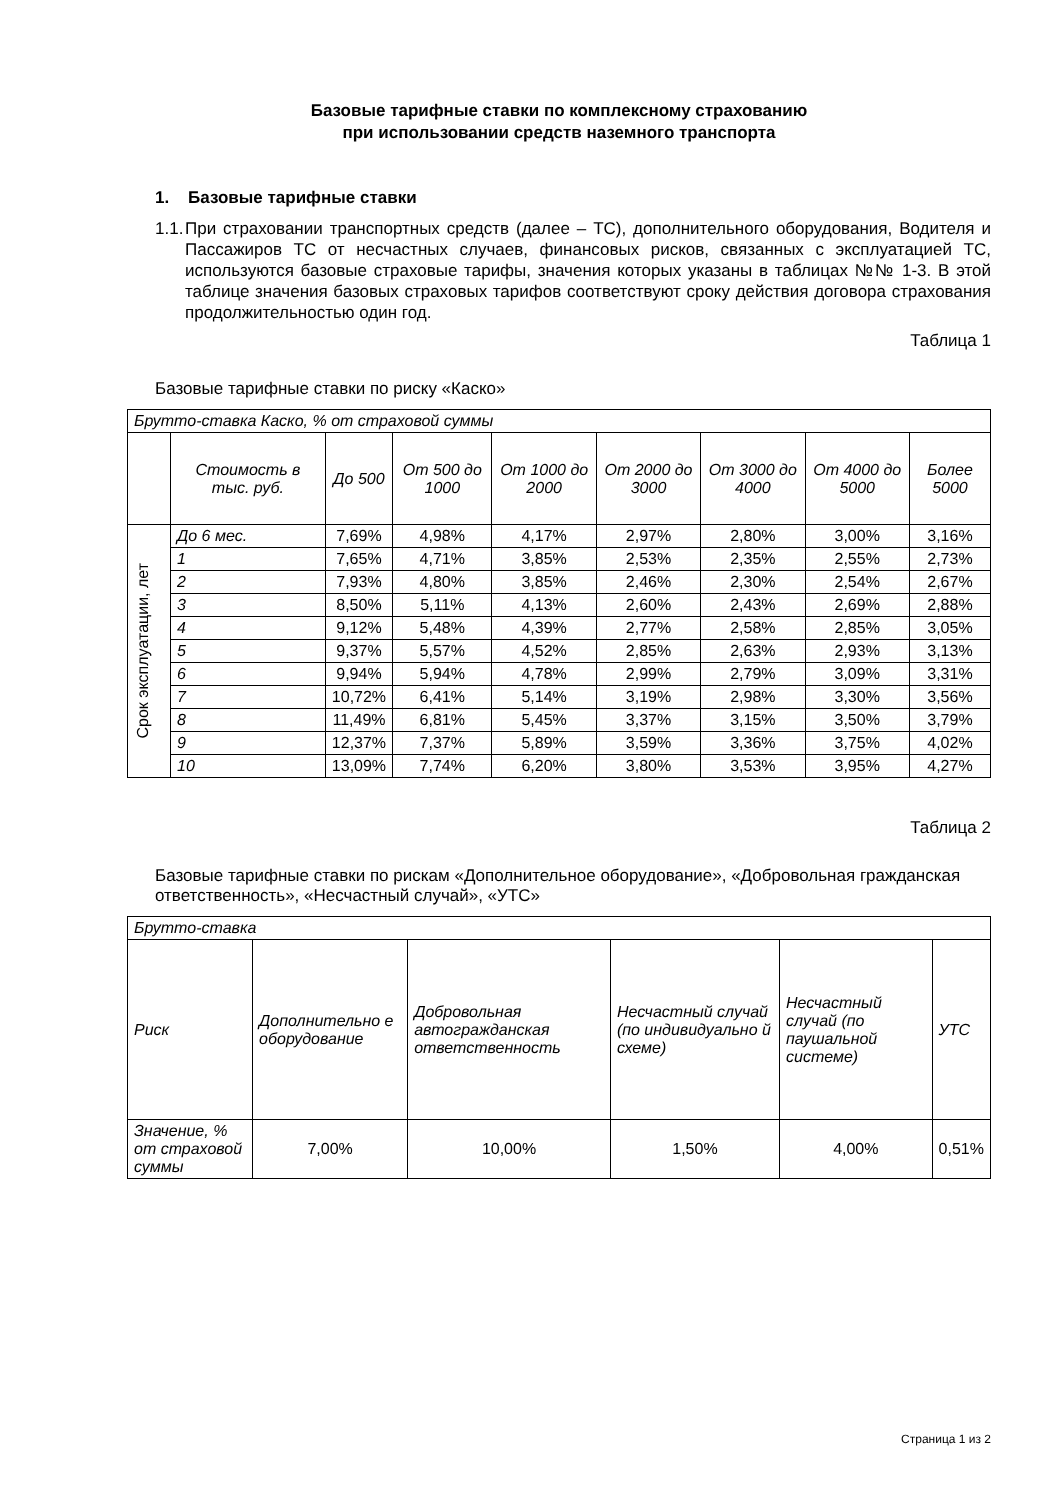Базовые тарифные ставки по комплексному страхованию
при использовании средств наземного транспорта
1. Базовые тарифные ставки
1.1. При страховании транспортных средств (далее – ТС), дополнительного оборудования, Водителя и Пассажиров ТС от несчастных случаев, финансовых рисков, связанных с эксплуатацией ТС, используются базовые страховые тарифы, значения которых указаны в таблицах №№ 1-3. В этой таблице значения базовых страховых тарифов соответствуют сроку действия договора страхования продолжительностью один год.
Таблица 1
Базовые тарифные ставки по риску «Каско»
| Брутто-ставка Каско, % от страховой суммы | | | | | | | | |
| --- | --- | --- | --- | --- | --- | --- | --- | --- |
| | Стоимость в тыс. руб. | До 500 | От 500 до 1000 | От 1000 до 2000 | От 2000 до 3000 | От 3000 до 4000 | От 4000 до 5000 | Более 5000 |
| Срок эксплуатации, лет | До 6 мес. | 7,69% | 4,98% | 4,17% | 2,97% | 2,80% | 3,00% | 3,16% |
| | 1 | 7,65% | 4,71% | 3,85% | 2,53% | 2,35% | 2,55% | 2,73% |
| | 2 | 7,93% | 4,80% | 3,85% | 2,46% | 2,30% | 2,54% | 2,67% |
| | 3 | 8,50% | 5,11% | 4,13% | 2,60% | 2,43% | 2,69% | 2,88% |
| | 4 | 9,12% | 5,48% | 4,39% | 2,77% | 2,58% | 2,85% | 3,05% |
| | 5 | 9,37% | 5,57% | 4,52% | 2,85% | 2,63% | 2,93% | 3,13% |
| | 6 | 9,94% | 5,94% | 4,78% | 2,99% | 2,79% | 3,09% | 3,31% |
| | 7 | 10,72% | 6,41% | 5,14% | 3,19% | 2,98% | 3,30% | 3,56% |
| | 8 | 11,49% | 6,81% | 5,45% | 3,37% | 3,15% | 3,50% | 3,79% |
| | 9 | 12,37% | 7,37% | 5,89% | 3,59% | 3,36% | 3,75% | 4,02% |
| | 10 | 13,09% | 7,74% | 6,20% | 3,80% | 3,53% | 3,95% | 4,27% |
Таблица 2
Базовые тарифные ставки по рискам «Дополнительное оборудование», «Добровольная гражданская ответственность», «Несчастный случай», «УТС»
| Брутто-ставка | | | | | |
| --- | --- | --- | --- | --- | --- |
| Риск | Дополнительно е оборудование | Добровольная автогражданская ответственность | Несчастный случай (по индивидуально й схеме) | Несчастный случай (по паушальной системе) | УТС |
| Значение, % от страховой суммы | 7,00% | 10,00% | 1,50% | 4,00% | 0,51% |
Страница 1 из 2